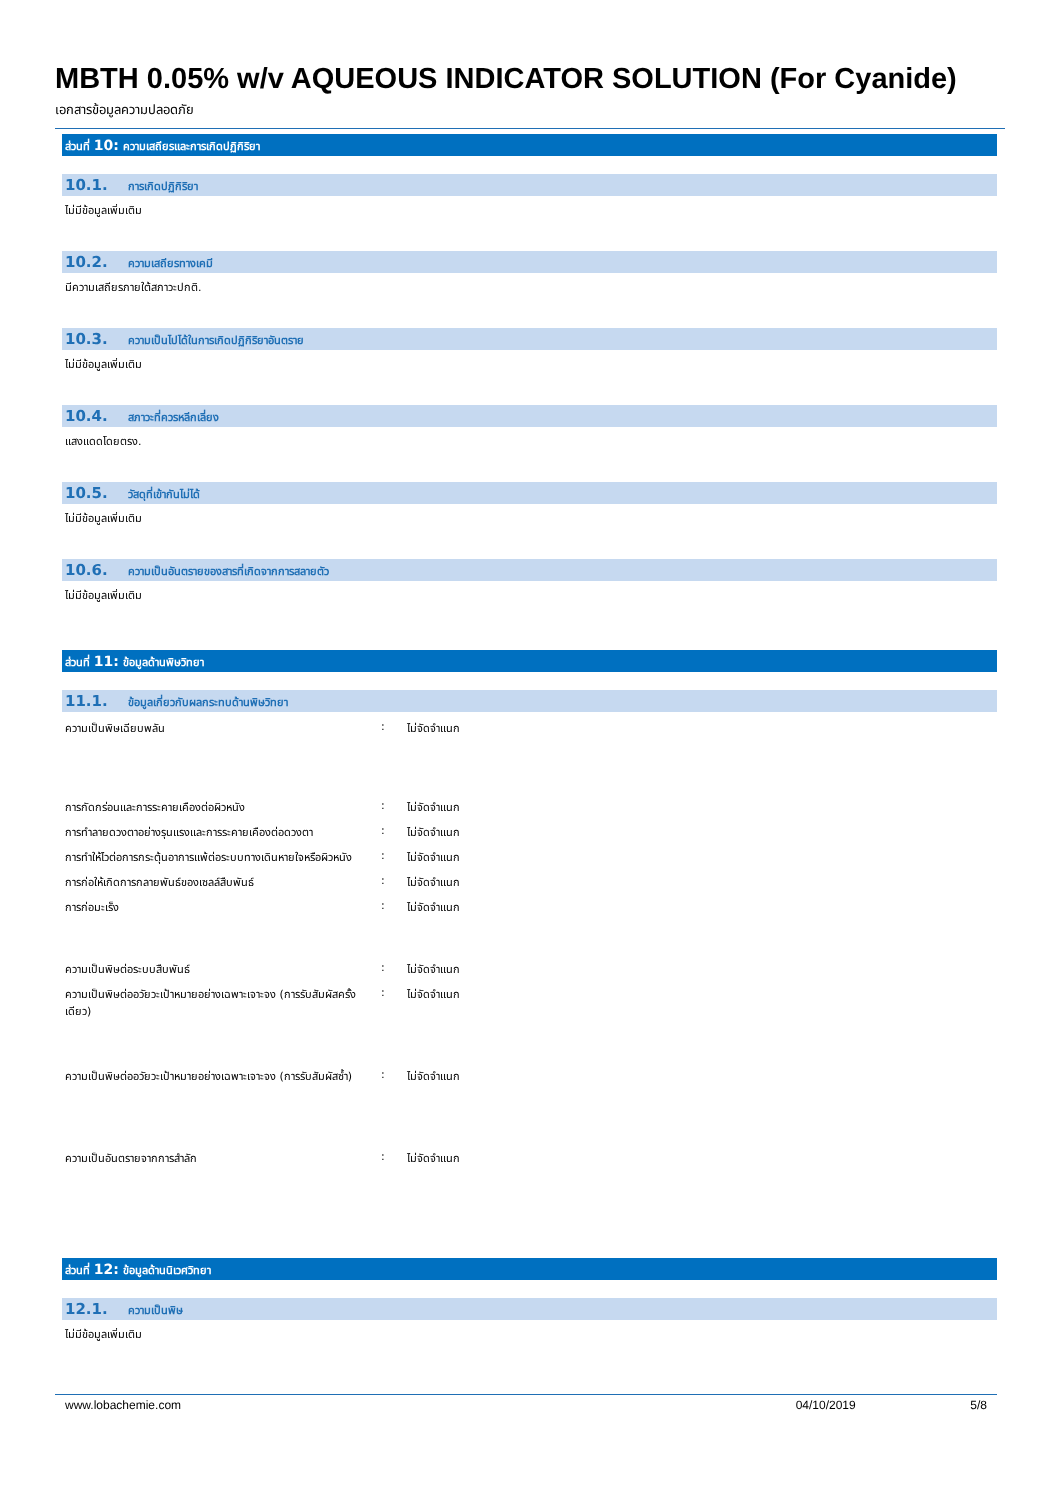MBTH 0.05% w/v AQUEOUS INDICATOR SOLUTION (For Cyanide)
เอกสารข้อมูลความปลอดภัย
ส่วนที่ 10: ความเสถียรและการเกิดปฏิกิริยา
10.1. การเกิดปฏิกิริยา
ไม่มีข้อมูลเพิ่มเติม
10.2. ความเสถียรทางเคมี
มีความเสถียรภายใต้สภาวะปกติ.
10.3. ความเป็นไปได้ในการเกิดปฏิกิริยาอันตราย
ไม่มีข้อมูลเพิ่มเติม
10.4. สภาวะที่ควรหลีกเลี่ยง
แสงแดดโดยตรง.
10.5. วัสดุที่เข้ากันไม่ได้
ไม่มีข้อมูลเพิ่มเติม
10.6. ความเป็นอันตรายของสารที่เกิดจากการสลายตัว
ไม่มีข้อมูลเพิ่มเติม
ส่วนที่ 11: ข้อมูลด้านพิษวิทยา
11.1. ข้อมูลเกี่ยวกับผลกระทบด้านพิษวิทยา
| ความเป็นพิษเฉียบพลัน | : | ไม่จัดจำแนก |
| การกัดกร่อนและการระคายเคืองต่อผิวหนัง | : | ไม่จัดจำแนก |
| การทำลายดวงตาอย่างรุนแรงและการระคายเคืองต่อดวงตา | : | ไม่จัดจำแนก |
| การทำให้ไวต่อการกระตุ้นอาการแพ้ต่อระบบทางเดินหายใจหรือผิวหนัง | : | ไม่จัดจำแนก |
| การก่อให้เกิดการกลายพันธ์ของเซลล์สืบพันธ์ | : | ไม่จัดจำแนก |
| การก่อมะเร็ง | : | ไม่จัดจำแนก |
| ความเป็นพิษต่อระบบสืบพันธ์ | : | ไม่จัดจำแนก |
| ความเป็นพิษต่ออวัยวะเป้าหมายอย่างเฉพาะเจาะจง (การรับสัมผัสครั้งเดียว) | : | ไม่จัดจำแนก |
| ความเป็นพิษต่ออวัยวะเป้าหมายอย่างเฉพาะเจาะจง (การรับสัมผัสซ้ำ) | : | ไม่จัดจำแนก |
| ความเป็นอันตรายจากการสำลัก | : | ไม่จัดจำแนก |
ส่วนที่ 12: ข้อมูลด้านนิเวศวิทยา
12.1. ความเป็นพิษ
ไม่มีข้อมูลเพิ่มเติม
www.lobachemie.com 04/10/2019 5/8